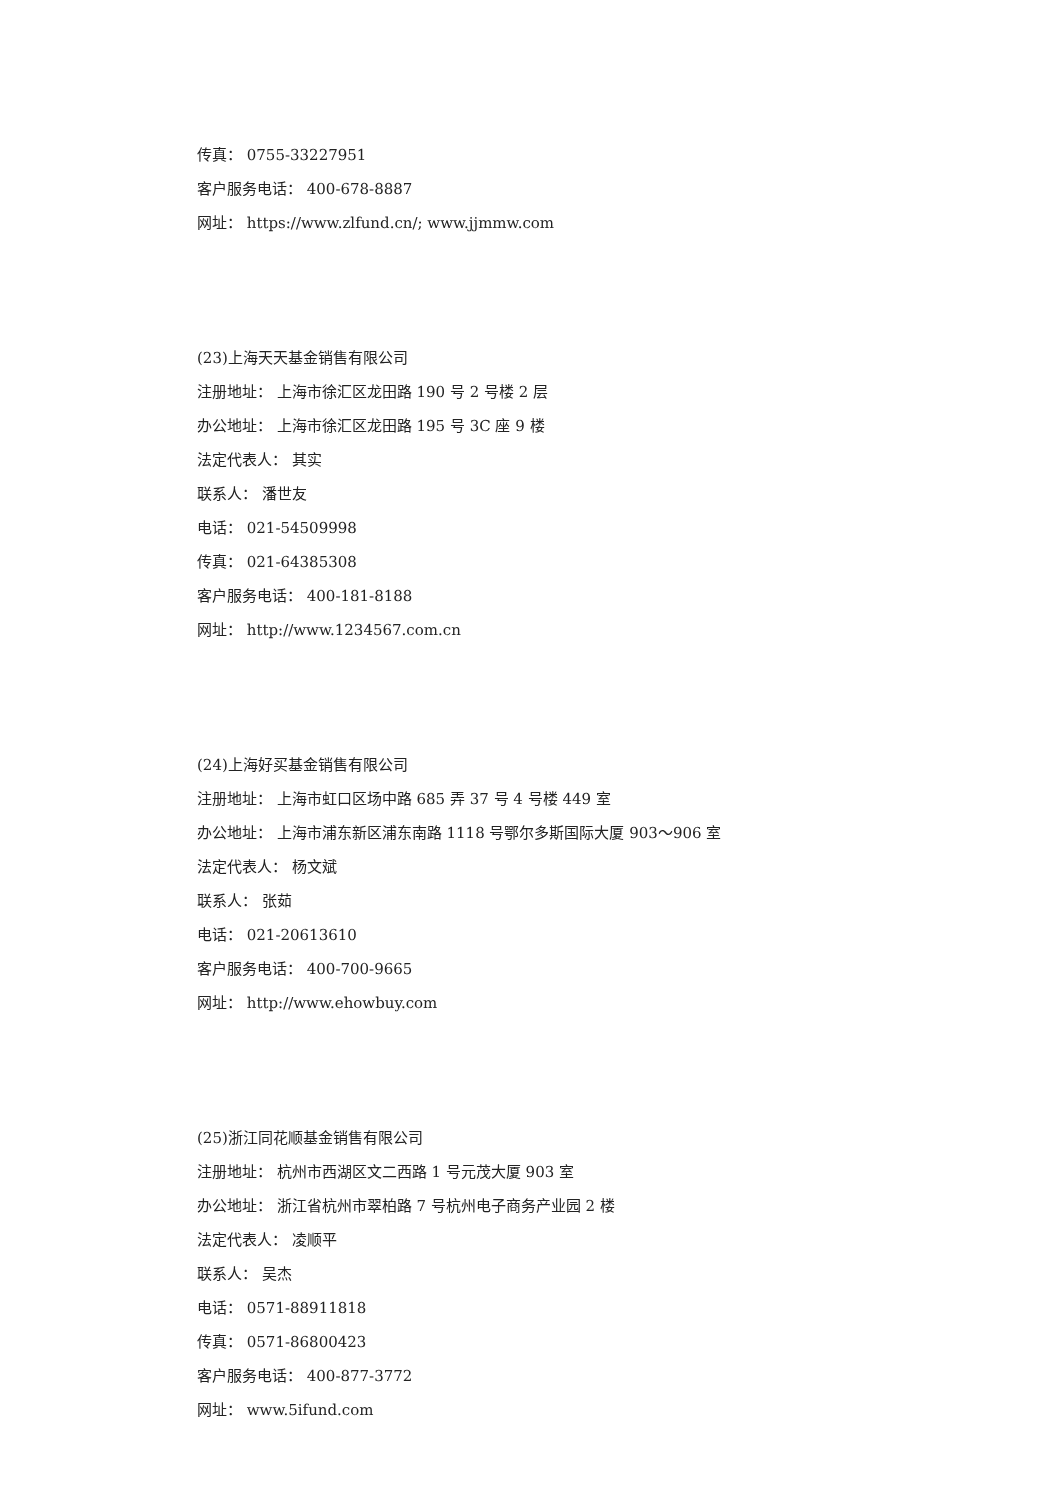传真： 0755-33227951
客户服务电话： 400-678-8887
网址： https://www.zlfund.cn/; www.jjmmw.com
(23)上海天天基金销售有限公司
注册地址： 上海市徐汇区龙田路 190 号 2 号楼 2 层
办公地址： 上海市徐汇区龙田路 195 号 3C 座 9 楼
法定代表人： 其实
联系人： 潘世友
电话： 021-54509998
传真： 021-64385308
客户服务电话： 400-181-8188
网址： http://www.1234567.com.cn
(24)上海好买基金销售有限公司
注册地址： 上海市虹口区场中路 685 弄 37 号 4 号楼 449 室
办公地址： 上海市浦东新区浦东南路 1118 号鄂尔多斯国际大厦 903～906 室
法定代表人： 杨文斌
联系人： 张茹
电话： 021-20613610
客户服务电话： 400-700-9665
网址： http://www.ehowbuy.com
(25)浙江同花顺基金销售有限公司
注册地址： 杭州市西湖区文二西路 1 号元茂大厦 903 室
办公地址： 浙江省杭州市翠柏路 7 号杭州电子商务产业园 2 楼
法定代表人： 凌顺平
联系人： 吴杰
电话： 0571-88911818
传真： 0571-86800423
客户服务电话： 400-877-3772
网址： www.5ifund.com